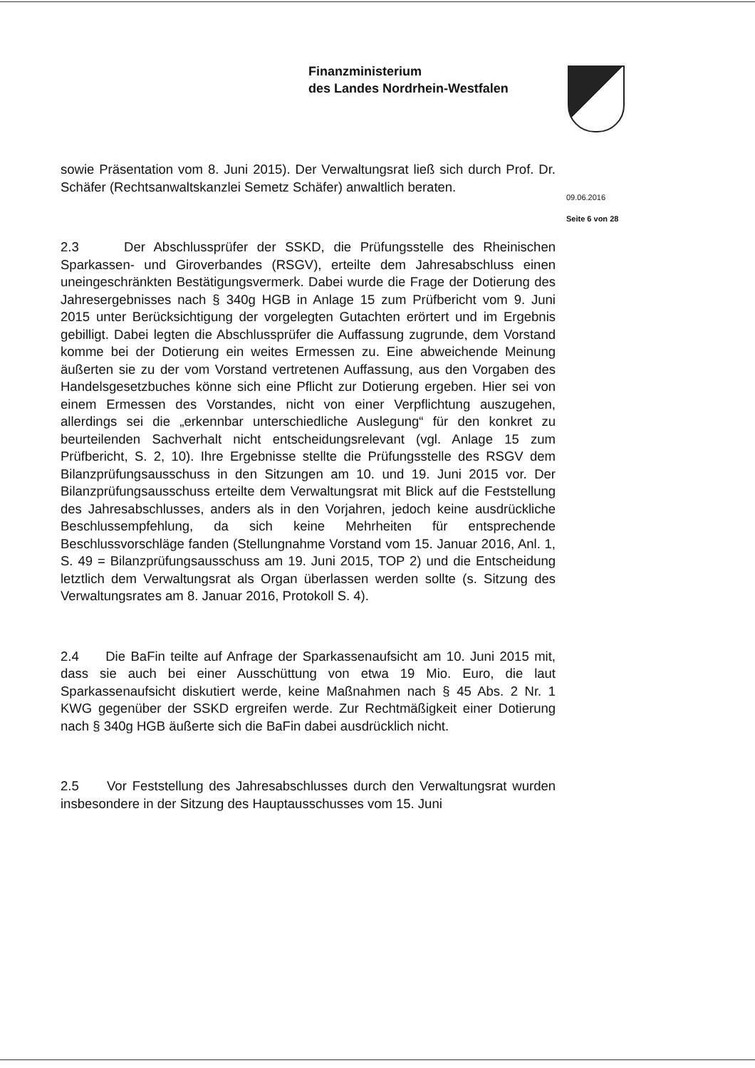Finanzministerium
des Landes Nordrhein-Westfalen
09.06.2016
Seite 6 von 28
sowie Präsentation vom 8. Juni 2015). Der Verwaltungsrat ließ sich durch Prof. Dr. Schäfer (Rechtsanwaltskanzlei Semetz Schäfer) anwaltlich beraten.
2.3 Der Abschlussprüfer der SSKD, die Prüfungsstelle des Rheinischen Sparkassen- und Giroverbandes (RSGV), erteilte dem Jahresabschluss einen uneingeschränkten Bestätigungsvermerk. Dabei wurde die Frage der Dotierung des Jahresergebnisses nach § 340g HGB in Anlage 15 zum Prüfbericht vom 9. Juni 2015 unter Berücksichtigung der vorgelegten Gutachten erörtert und im Ergebnis gebilligt. Dabei legten die Abschlussprüfer die Auffassung zugrunde, dem Vorstand komme bei der Dotierung ein weites Ermessen zu. Eine abweichende Meinung äußerten sie zu der vom Vorstand vertretenen Auffassung, aus den Vorgaben des Handelsgesetzbuches könne sich eine Pflicht zur Dotierung ergeben. Hier sei von einem Ermessen des Vorstandes, nicht von einer Verpflichtung auszugehen, allerdings sei die „erkennbar unterschiedliche Auslegung“ für den konkret zu beurteilenden Sachverhalt nicht entscheidungsrelevant (vgl. Anlage 15 zum Prüfbericht, S. 2, 10). Ihre Ergebnisse stellte die Prüfungsstelle des RSGV dem Bilanzprüfungsausschuss in den Sitzungen am 10. und 19. Juni 2015 vor. Der Bilanzprüfungsausschuss erteilte dem Verwaltungsrat mit Blick auf die Feststellung des Jahresabschlusses, anders als in den Vorjahren, jedoch keine ausdrückliche Beschlussempfehlung, da sich keine Mehrheiten für entsprechende Beschlussvorschläge fanden (Stellungnahme Vorstand vom 15. Januar 2016, Anl. 1, S. 49 = Bilanzprüfungsausschuss am 19. Juni 2015, TOP 2) und die Entscheidung letztlich dem Verwaltungsrat als Organ überlassen werden sollte (s. Sitzung des Verwaltungsrates am 8. Januar 2016, Protokoll S. 4).
2.4 Die BaFin teilte auf Anfrage der Sparkassenaufsicht am 10. Juni 2015 mit, dass sie auch bei einer Ausschüttung von etwa 19 Mio. Euro, die laut Sparkassenaufsicht diskutiert werde, keine Maßnahmen nach § 45 Abs. 2 Nr. 1 KWG gegenüber der SSKD ergreifen werde. Zur Rechtmäßigkeit einer Dotierung nach § 340g HGB äußerte sich die BaFin dabei ausdrücklich nicht.
2.5 Vor Feststellung des Jahresabschlusses durch den Verwaltungsrat wurden insbesondere in der Sitzung des Hauptausschusses vom 15. Juni